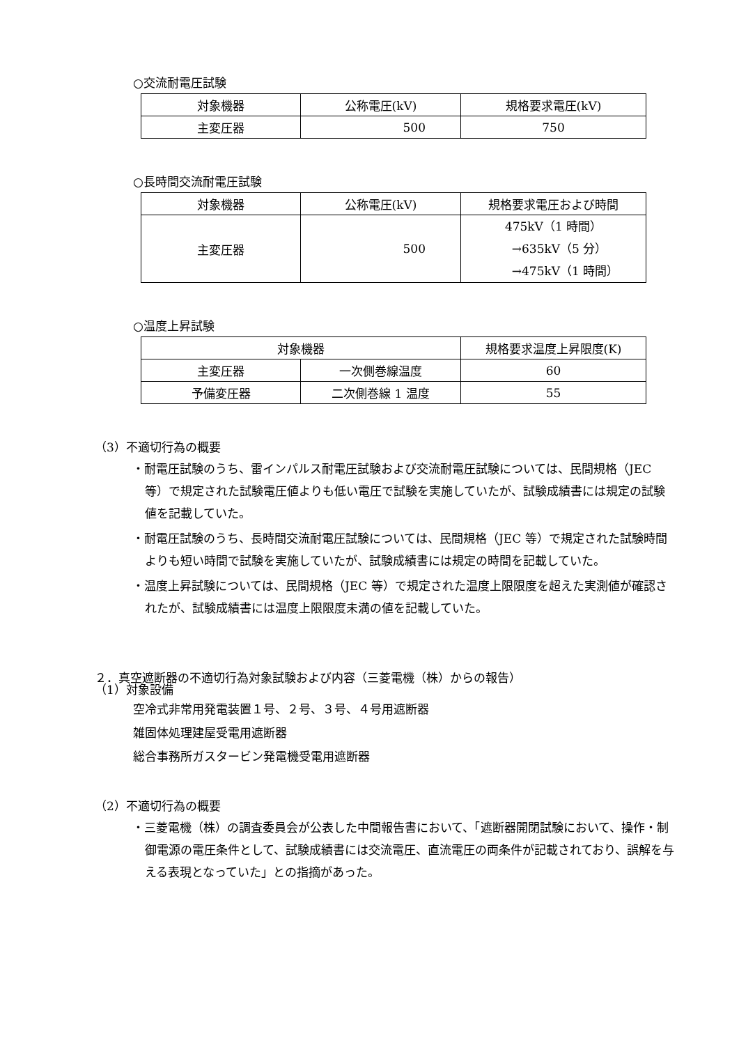○交流耐電圧試験
| 対象機器 | 公称電圧(kV) | 規格要求電圧(kV) |
| 主変圧器 | 500 | 750 |
○長時間交流耐電圧試験
| 対象機器 | 公称電圧(kV) | 規格要求電圧および時間 |
| 主変圧器 | 500 | 475kV（1 時間） →635kV（5 分） →475kV（1 時間） |
○温度上昇試験
| 対象機器 | | 規格要求温度上昇限度(K) |
| 主変圧器 | 一次側巻線温度 | 60 |
| 予備変圧器 | 二次側巻線 1 温度 | 55 |
（3）不適切行為の概要
・耐電圧試験のうち、雷インパルス耐電圧試験および交流耐電圧試験については、民間規格（JEC 等）で規定された試験電圧値よりも低い電圧で試験を実施していたが、試験成績書には規定の試験値を記載していた。
・耐電圧試験のうち、長時間交流耐電圧試験については、民間規格（JEC 等）で規定された試験時間よりも短い時間で試験を実施していたが、試験成績書には規定の時間を記載していた。
・温度上昇試験については、民間規格（JEC 等）で規定された温度上限限度を超えた実測値が確認されたが、試験成績書には温度上限限度未満の値を記載していた。
２．真空遮断器の不適切行為対象試験および内容（三菱電機（株）からの報告）
（1）対象設備
空冷式非常用発電装置１号、２号、３号、４号用遮断器
雑固体処理建屋受電用遮断器
総合事務所ガスタービン発電機受電用遮断器
（2）不適切行為の概要
・三菱電機（株）の調査委員会が公表した中間報告書において、「遮断器開閉試験において、操作・制御電源の電圧条件として、試験成績書には交流電圧、直流電圧の両条件が記載されており、誤解を与える表現となっていた」との指摘があった。